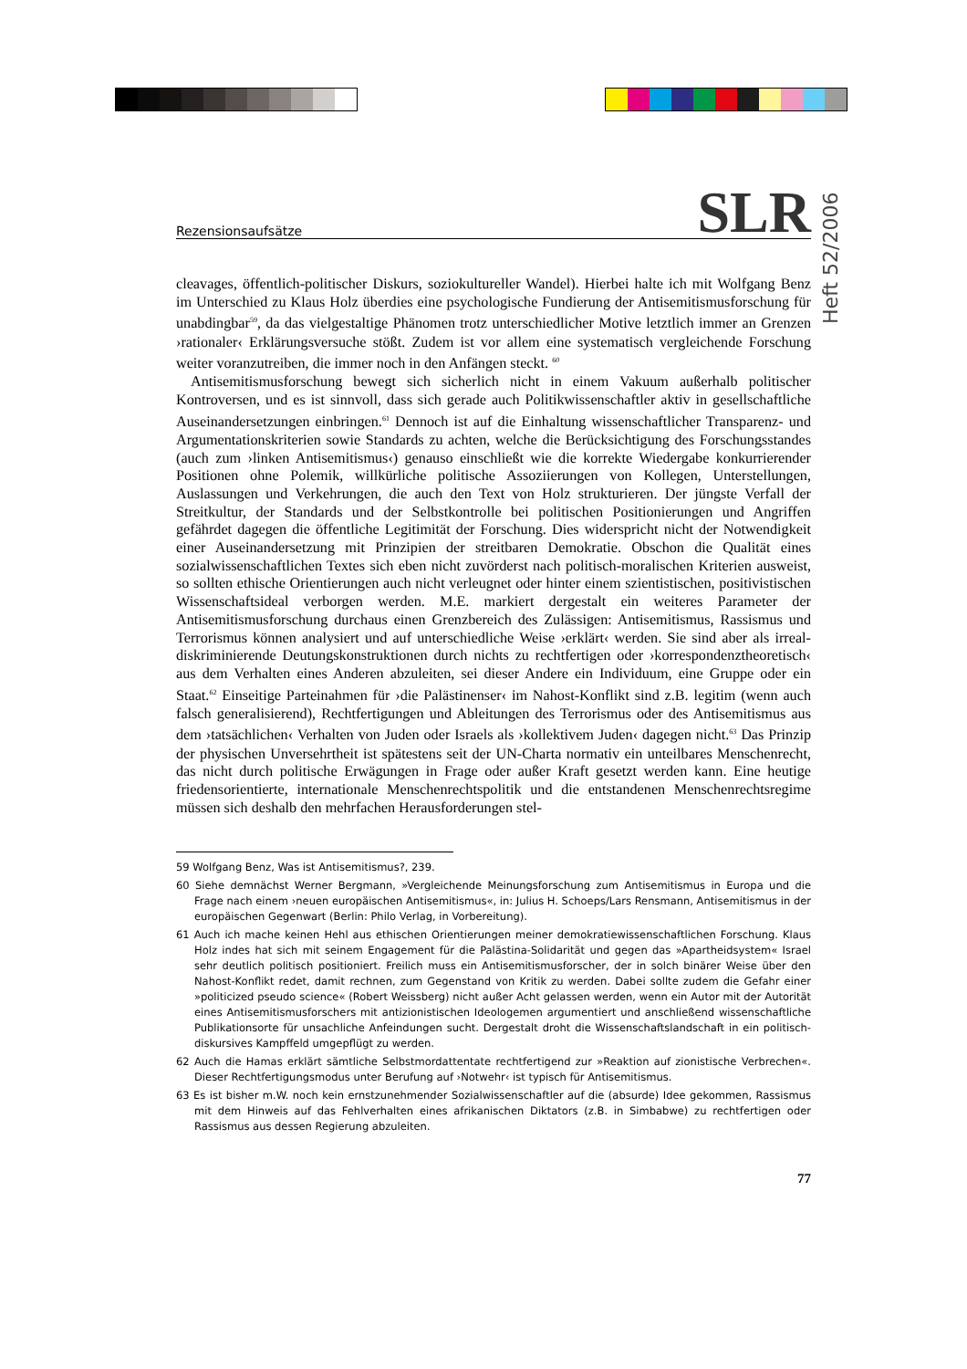Heft 52/2006
Rezensionsaufsätze SLR
cleavages, öffentlich-politischer Diskurs, soziokultureller Wandel). Hierbei halte ich mit Wolfgang Benz im Unterschied zu Klaus Holz überdies eine psychologische Fundierung der Antisemitismusforschung für unabdingbar<sup>59</sup>, da das vielgestaltige Phänomen trotz unterschiedlicher Motive letztlich immer an Grenzen ›rationaler‹ Erklärungsversuche stößt. Zudem ist vor allem eine systematisch vergleichende Forschung weiter voranzutreiben, die immer noch in den Anfängen steckt. <sup>60</sup>
Antisemitismusforschung bewegt sich sicherlich nicht in einem Vakuum außerhalb politischer Kontroversen, und es ist sinnvoll, dass sich gerade auch Politikwissenschaftler aktiv in gesellschaftliche Auseinandersetzungen einbringen.<sup>61</sup> Dennoch ist auf die Einhaltung wissenschaftlicher Transparenz- und Argumentationskriterien sowie Standards zu achten, welche die Berücksichtigung des Forschungsstandes (auch zum ›linken Antisemitismus‹) genauso einschließt wie die korrekte Wiedergabe konkurrierender Positionen ohne Polemik, willkürliche politische Assoziierungen von Kollegen, Unterstellungen, Auslassungen und Verkehrungen, die auch den Text von Holz strukturieren. Der jüngste Verfall der Streitkultur, der Standards und der Selbstkontrolle bei politischen Positionierungen und Angriffen gefährdet dagegen die öffentliche Legitimität der Forschung. Dies widerspricht nicht der Notwendigkeit einer Auseinandersetzung mit Prinzipien der streitbaren Demokratie. Obschon die Qualität eines sozialwissenschaftlichen Textes sich eben nicht zuvörderst nach politisch-moralischen Kriterien ausweist, so sollten ethische Orientierungen auch nicht verleugnet oder hinter einem szientistischen, positivistischen Wissenschaftsideal verborgen werden. M.E. markiert dergestalt ein weiteres Parameter der Antisemitismusforschung durchaus einen Grenzbereich des Zulässigen: Antisemitismus, Rassismus und Terrorismus können analysiert und auf unterschiedliche Weise ›erklärt‹ werden. Sie sind aber als irreal-diskriminierende Deutungskonstruktionen durch nichts zu rechtfertigen oder ›korrespondenztheoretisch‹ aus dem Verhalten eines Anderen abzuleiten, sei dieser Andere ein Individuum, eine Gruppe oder ein Staat.<sup>62</sup> Einseitige Parteinahmen für ›die Palästinenser‹ im Nahost-Konflikt sind z.B. legitim (wenn auch falsch generalisierend), Rechtfertigungen und Ableitungen des Terrorismus oder des Antisemitismus aus dem ›tatsächlichen‹ Verhalten von Juden oder Israels als ›kollektivem Juden‹ dagegen nicht.<sup>63</sup> Das Prinzip der physischen Unversehrtheit ist spätestens seit der UN-Charta normativ ein unteilbares Menschenrecht, das nicht durch politische Erwägungen in Frage oder außer Kraft gesetzt werden kann. Eine heutige friedensorientierte, internationale Menschenrechtspolitik und die entstandenen Menschenrechtsregime müssen sich deshalb den mehrfachen Herausforderungen stel-
59 Wolfgang Benz, Was ist Antisemitismus?, 239.
60 Siehe demnächst Werner Bergmann, »Vergleichende Meinungsforschung zum Antisemitismus in Europa und die Frage nach einem ›neuen europäischen Antisemitismus«, in: Julius H. Schoeps/Lars Rensmann, Antisemitismus in der europäischen Gegenwart (Berlin: Philo Verlag, in Vorbereitung).
61 Auch ich mache keinen Hehl aus ethischen Orientierungen meiner demokratiewissenschaftlichen Forschung. Klaus Holz indes hat sich mit seinem Engagement für die Palästina-Solidarität und gegen das »Apartheidsystem« Israel sehr deutlich politisch positioniert. Freilich muss ein Antisemitismusforscher, der in solch binärer Weise über den Nahost-Konflikt redet, damit rechnen, zum Gegenstand von Kritik zu werden. Dabei sollte zudem die Gefahr einer »politicized pseudo science« (Robert Weissberg) nicht außer Acht gelassen werden, wenn ein Autor mit der Autorität eines Antisemitismusforschers mit antizionistischen Ideologemen argumentiert und anschließend wissenschaftliche Publikationsorte für unsachliche Anfeindungen sucht. Dergestalt droht die Wissenschaftslandschaft in ein politisch-diskursives Kampffeld umgepflügt zu werden.
62 Auch die Hamas erklärt sämtliche Selbstmordattentate rechtfertigend zur »Reaktion auf zionistische Verbrechen«. Dieser Rechtfertigungsmodus unter Berufung auf ›Notwehr‹ ist typisch für Antisemitismus.
63 Es ist bisher m.W. noch kein ernstzunehmender Sozialwissenschaftler auf die (absurde) Idee gekommen, Rassismus mit dem Hinweis auf das Fehlverhalten eines afrikanischen Diktators (z.B. in Simbabwe) zu rechtfertigen oder Rassismus aus dessen Regierung abzuleiten.
77